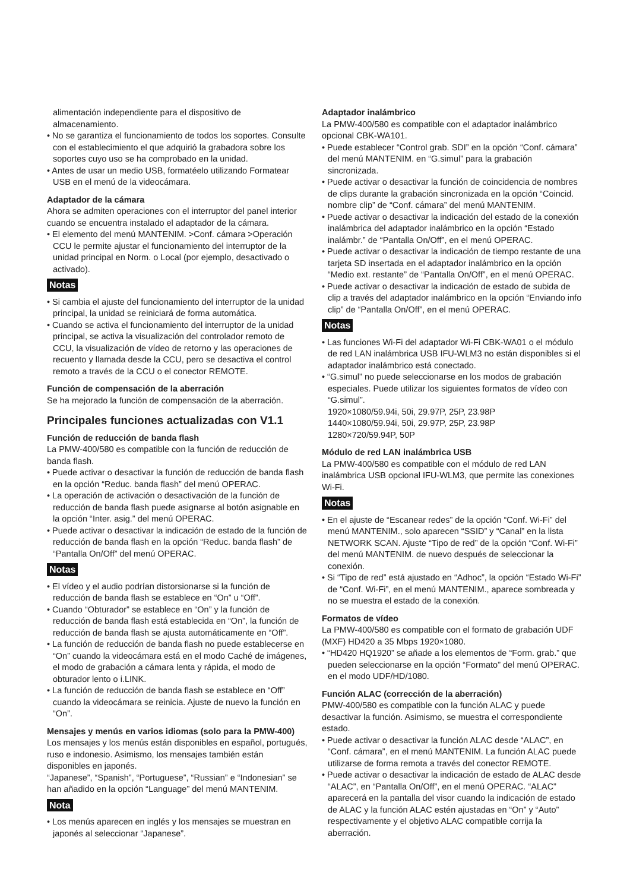alimentación independiente para el dispositivo de almacenamiento.
• No se garantiza el funcionamiento de todos los soportes. Consulte con el establecimiento el que adquirió la grabadora sobre los soportes cuyo uso se ha comprobado en la unidad.
• Antes de usar un medio USB, formatéelo utilizando Formatear USB en el menú de la videocámara.
Adaptador de la cámara
Ahora se admiten operaciones con el interruptor del panel interior cuando se encuentra instalado el adaptador de la cámara.
• El elemento del menú MANTENIM. >Conf. cámara >Operación CCU le permite ajustar el funcionamiento del interruptor de la unidad principal en Norm. o Local (por ejemplo, desactivado o activado).
Notas
• Si cambia el ajuste del funcionamiento del interruptor de la unidad principal, la unidad se reiniciará de forma automática.
• Cuando se activa el funcionamiento del interruptor de la unidad principal, se activa la visualización del controlador remoto de CCU, la visualización de vídeo de retorno y las operaciones de recuento y llamada desde la CCU, pero se desactiva el control remoto a través de la CCU o el conector REMOTE.
Función de compensación de la aberración
Se ha mejorado la función de compensación de la aberración.
Principales funciones actualizadas con V1.1
Función de reducción de banda flash
La PMW-400/580 es compatible con la función de reducción de banda flash.
• Puede activar o desactivar la función de reducción de banda flash en la opción “Reduc. banda flash” del menú OPERAC.
• La operación de activación o desactivación de la función de reducción de banda flash puede asignarse al botón asignable en la opción “Inter. asig.” del menú OPERAC.
• Puede activar o desactivar la indicación de estado de la función de reducción de banda flash en la opción “Reduc. banda flash” de “Pantalla On/Off” del menú OPERAC.
Notas
• El vídeo y el audio podrían distorsionarse si la función de reducción de banda flash se establece en “On” u “Off”.
• Cuando “Obturador” se establece en “On” y la función de reducción de banda flash está establecida en “On”, la función de reducción de banda flash se ajusta automáticamente en “Off”.
• La función de reducción de banda flash no puede establecerse en “On” cuando la videocámara está en el modo Caché de imágenes, el modo de grabación a cámara lenta y rápida, el modo de obturador lento o i.LINK.
• La función de reducción de banda flash se establece en “Off” cuando la videocámara se reinicia. Ajuste de nuevo la función en “On”.
Mensajes y menús en varios idiomas (solo para la PMW-400)
Los mensajes y los menús están disponibles en español, portugués, ruso e indonesio. Asimismo, los mensajes también están disponibles en japonés.
“Japanese”, “Spanish”, “Portuguese”, “Russian” e “Indonesian” se han añadido en la opción “Language” del menú MANTENIM.
Nota
• Los menús aparecen en inglés y los mensajes se muestran en japonés al seleccionar “Japanese”.
Adaptador inalámbrico
La PMW-400/580 es compatible con el adaptador inalámbrico opcional CBK-WA101.
• Puede establecer “Control grab. SDI” en la opción “Conf. cámara” del menú MANTENIM. en “G.simul” para la grabación sincronizada.
• Puede activar o desactivar la función de coincidencia de nombres de clips durante la grabación sincronizada en la opción “Coincid. nombre clip” de “Conf. cámara” del menú MANTENIM.
• Puede activar o desactivar la indicación del estado de la conexión inalámbrica del adaptador inalámbrico en la opción “Estado inalámbr.” de “Pantalla On/Off”, en el menú OPERAC.
• Puede activar o desactivar la indicación de tiempo restante de una tarjeta SD insertada en el adaptador inalámbrico en la opción “Medio ext. restante” de “Pantalla On/Off”, en el menú OPERAC.
• Puede activar o desactivar la indicación de estado de subida de clip a través del adaptador inalámbrico en la opción “Enviando info clip” de “Pantalla On/Off”, en el menú OPERAC.
Notas
• Las funciones Wi-Fi del adaptador Wi-Fi CBK-WA01 o el módulo de red LAN inalámbrica USB IFU-WLM3 no están disponibles si el adaptador inalámbrico está conectado.
• “G.simul” no puede seleccionarse en los modos de grabación especiales. Puede utilizar los siguientes formatos de vídeo con “G.simul”.
1920×1080/59.94i, 50i, 29.97P, 25P, 23.98P
1440×1080/59.94i, 50i, 29.97P, 25P, 23.98P
1280×720/59.94P, 50P
Módulo de red LAN inalámbrica USB
La PMW-400/580 es compatible con el módulo de red LAN inalámbrica USB opcional IFU-WLM3, que permite las conexiones Wi-Fi.
Notas
• En el ajuste de “Escanear redes” de la opción “Conf. Wi-Fi” del menú MANTENIM., solo aparecen “SSID” y “Canal” en la lista NETWORK SCAN. Ajuste “Tipo de red” de la opción “Conf. Wi-Fi” del menú MANTENIM. de nuevo después de seleccionar la conexión.
• Si “Tipo de red” está ajustado en “Adhoc”, la opción “Estado Wi-Fi” de “Conf. Wi-Fi”, en el menú MANTENIM., aparece sombreada y no se muestra el estado de la conexión.
Formatos de vídeo
La PMW-400/580 es compatible con el formato de grabación UDF (MXF) HD420 a 35 Mbps 1920×1080.
• “HD420 HQ1920” se añade a los elementos de “Form. grab.” que pueden seleccionarse en la opción “Formato” del menú OPERAC. en el modo UDF/HD/1080.
Función ALAC (corrección de la aberración)
PMW-400/580 es compatible con la función ALAC y puede desactivar la función. Asimismo, se muestra el correspondiente estado.
• Puede activar o desactivar la función ALAC desde “ALAC”, en “Conf. cámara”, en el menú MANTENIM. La función ALAC puede utilizarse de forma remota a través del conector REMOTE.
• Puede activar o desactivar la indicación de estado de ALAC desde “ALAC”, en “Pantalla On/Off”, en el menú OPERAC. “ALAC” aparecerá en la pantalla del visor cuando la indicación de estado de ALAC y la función ALAC estén ajustadas en “On” y “Auto” respectivamente y el objetivo ALAC compatible corrija la aberración.